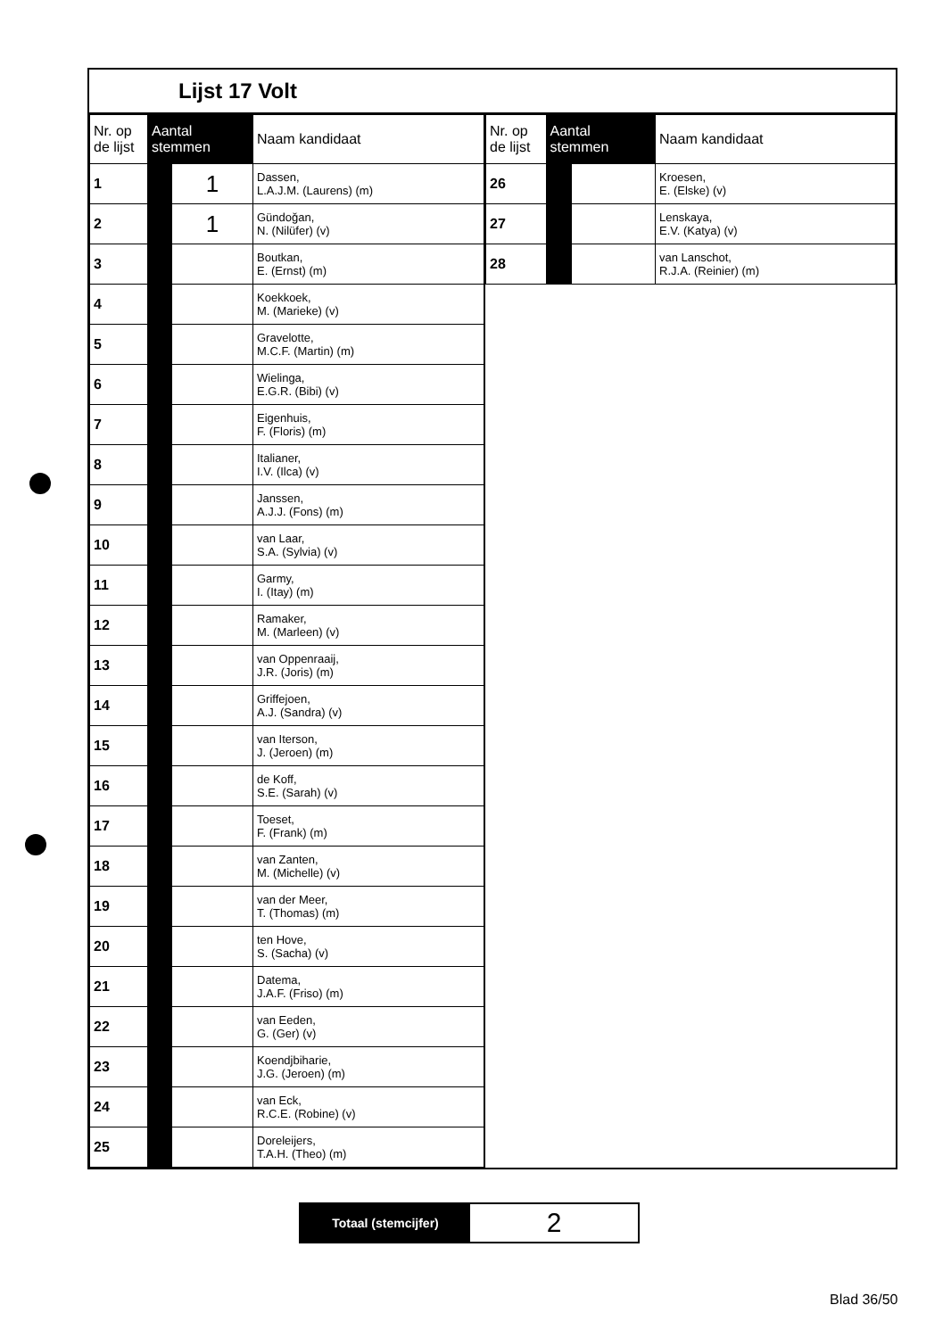Lijst 17 Volt
| Nr. op de lijst | Aantal stemmen | | Naam kandidaat |
| --- | --- | --- | --- |
| 1 | | 1 | Dassen, L.A.J.M. (Laurens) (m) |
| 2 | | 1 | Gündoğan, N. (Nilüfer) (v) |
| 3 | | | Boutkan, E. (Ernst) (m) |
| 4 | | | Koekkoek, M. (Marieke) (v) |
| 5 | | | Gravelotte, M.C.F. (Martin) (m) |
| 6 | | | Wielinga, E.G.R. (Bibi) (v) |
| 7 | | | Eigenhuis, F. (Floris) (m) |
| 8 | | | Italianer, I.V. (Ilca) (v) |
| 9 | | | Janssen, A.J.J. (Fons) (m) |
| 10 | | | van Laar, S.A. (Sylvia) (v) |
| 11 | | | Garmy, I. (Itay) (m) |
| 12 | | | Ramaker, M. (Marleen) (v) |
| 13 | | | van Oppenraaij, J.R. (Joris) (m) |
| 14 | | | Griffejoen, A.J. (Sandra) (v) |
| 15 | | | van Iterson, J. (Jeroen) (m) |
| 16 | | | de Koff, S.E. (Sarah) (v) |
| 17 | | | Toeset, F. (Frank) (m) |
| 18 | | | van Zanten, M. (Michelle) (v) |
| 19 | | | van der Meer, T. (Thomas) (m) |
| 20 | | | ten Hove, S. (Sacha) (v) |
| 21 | | | Datema, J.A.F. (Friso) (m) |
| 22 | | | van Eeden, G. (Ger) (v) |
| 23 | | | Koendjbiharie, J.G. (Jeroen) (m) |
| 24 | | | van Eck, R.C.E. (Robine) (v) |
| 25 | | | Doreleijers, T.A.H. (Theo) (m) |
| Nr. op de lijst | Aantal stemmen | | Naam kandidaat |
| --- | --- | --- | --- |
| 26 | | | Kroesen, E. (Elske) (v) |
| 27 | | | Lenskaya, E.V. (Katya) (v) |
| 28 | | | van Lanschot, R.J.A. (Reinier) (m) |
Totaal (stemcijfer)
2
Blad 36/50